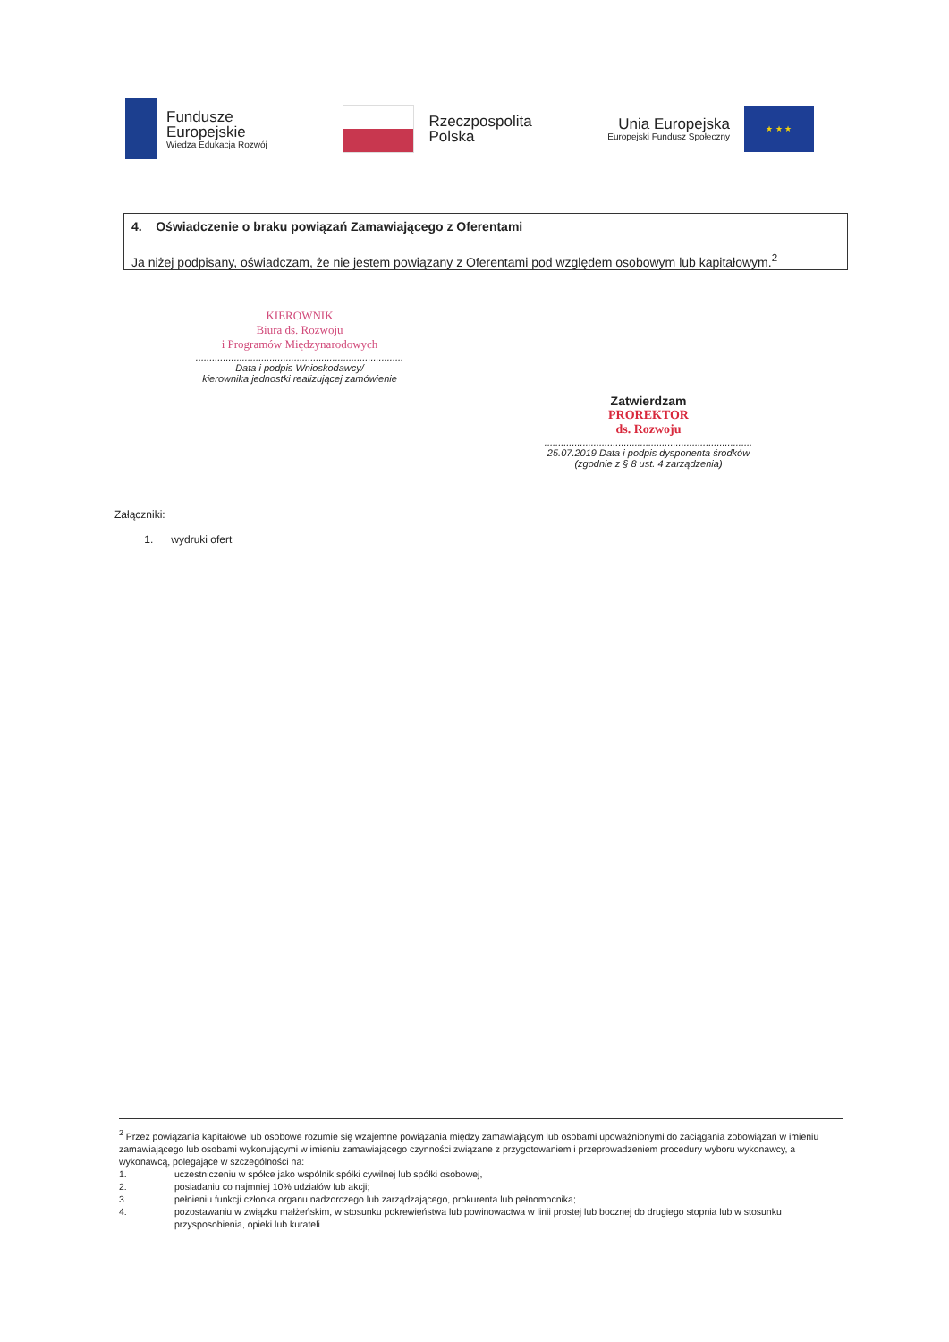Fundusze
Europejskie
Wiedza Edukacja Rozwój
Rzeczpospolita
Polska
Unia Europejska
Europejski Fundusz Społeczny
★ ★ ★
4. Oświadczenie o braku powiązań Zamawiającego z Oferentami
Ja niżej podpisany, oświadczam, że nie jestem powiązany z Oferentami pod względem osobowym lub kapitałowym.<sup>2</sup>
KIEROWNIK
Biura ds. Rozwoju
i Programów Międzynarodowych
............................................................................
Data i podpis Wnioskodawcy/
kierownika jednostki realizującej zamówienie
Zatwierdzam
PROREKTOR
ds. Rozwoju
............................................................................
25.07.2019 Data i podpis dysponenta środków
(zgodnie z § 8 ust. 4 zarządzenia)
Załączniki:
1. wydruki ofert
<sup>2</sup> Przez powiązania kapitałowe lub osobowe rozumie się wzajemne powiązania między zamawiającym lub osobami upoważnionymi do zaciągania zobowiązań w imieniu zamawiającego lub osobami wykonującymi w imieniu zamawiającego czynności związane z przygotowaniem i przeprowadzeniem procedury wyboru wykonawcy, a wykonawcą, polegające w szczególności na:
1. uczestniczeniu w spółce jako wspólnik spółki cywilnej lub spółki osobowej,
2. posiadaniu co najmniej 10% udziałów lub akcji;
3. pełnieniu funkcji członka organu nadzorczego lub zarządzającego, prokurenta lub pełnomocnika;
4. pozostawaniu w związku małżeńskim, w stosunku pokrewieństwa lub powinowactwa w linii prostej lub bocznej do drugiego stopnia lub w stosunku przysposobienia, opieki lub kurateli.